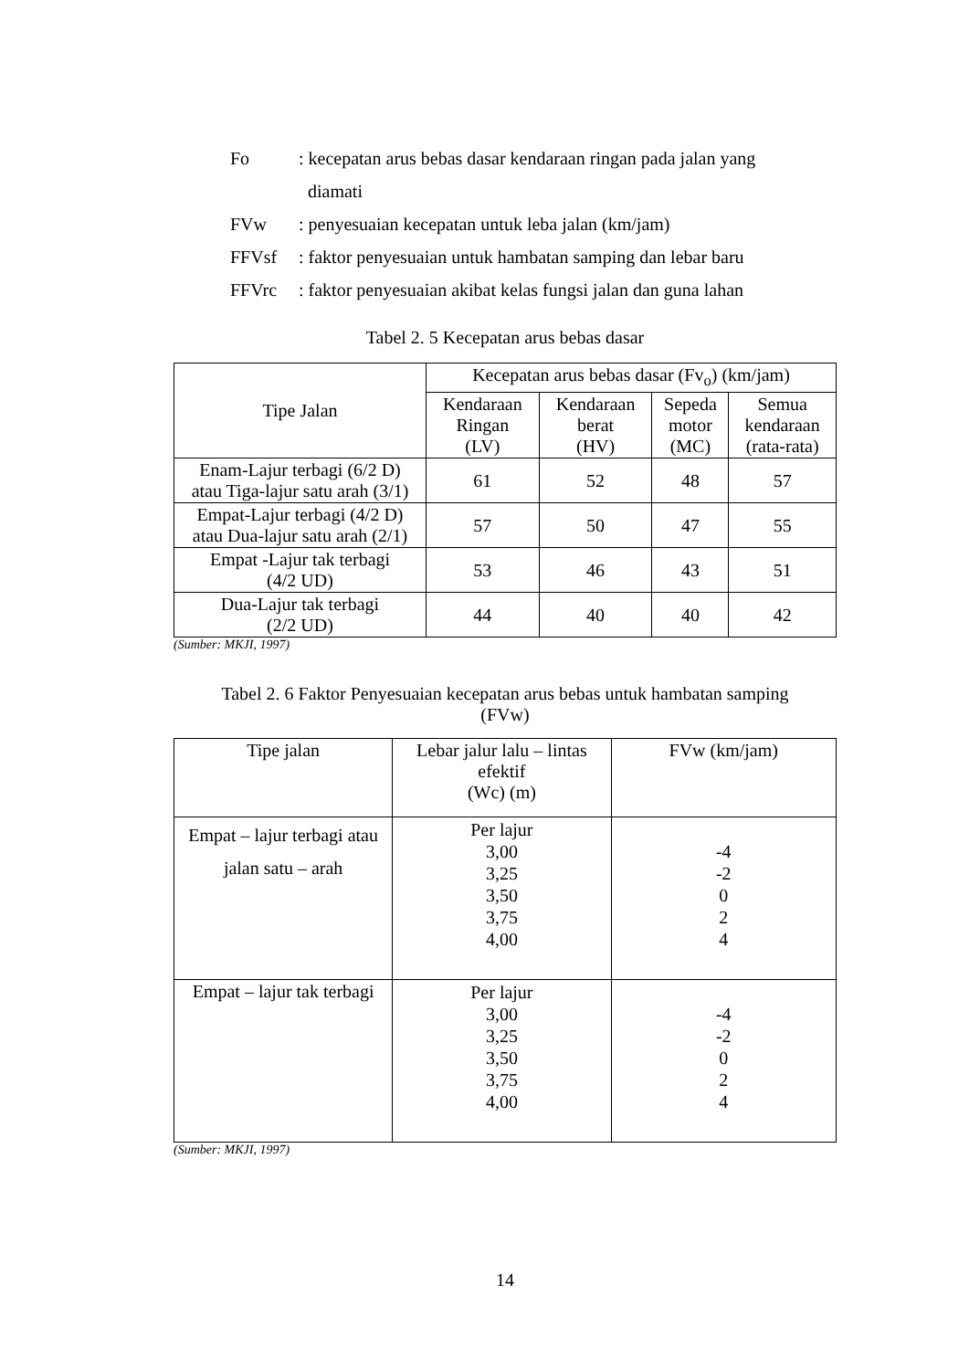Fo: kecepatan arus bebas dasar kendaraan ringan pada jalan yang
diamati
FVw: penyesuaian kecepatan untuk leba jalan (km/jam)
FFVsf: faktor penyesuaian untuk hambatan samping dan lebar baru
FFVrc: faktor penyesuaian akibat kelas fungsi jalan dan guna lahan
Tabel 2. 5 Kecepatan arus bebas dasar
| Tipe Jalan | Kecepatan arus bebas dasar (Fv<sub>o</sub>) (km/jam) | | | |
| --- | --- | --- | --- | --- |
| | Kendaraan Ringan (LV) | Kendaraan berat (HV) | Sepeda motor (MC) | Semua kendaraan (rata-rata) |
| Enam-Lajur terbagi (6/2 D) atau Tiga-lajur satu arah (3/1) | 61 | 52 | 48 | 57 |
| Empat-Lajur terbagi (4/2 D) atau Dua-lajur satu arah (2/1) | 57 | 50 | 47 | 55 |
| Empat -Lajur tak terbagi (4/2 UD) | 53 | 46 | 43 | 51 |
| Dua-Lajur tak terbagi (2/2 UD) | 44 | 40 | 40 | 42 |
(Sumber: MKJI, 1997)
Tabel 2. 6 Faktor Penyesuaian kecepatan arus bebas untuk hambatan samping
(FVw)
| Tipe jalan | Lebar jalur lalu – lintas efektif (Wc) (m) | FVw (km/jam) |
| Empat – lajur terbagi atau jalan satu – arah | Per lajur 3,00 3,25 3,50 3,75 4,00 | -4 -2 0 2 4 |
| Empat – lajur tak terbagi | Per lajur 3,00 3,25 3,50 3,75 4,00 | -4 -2 0 2 4 |
(Sumber: MKJI, 1997)
14